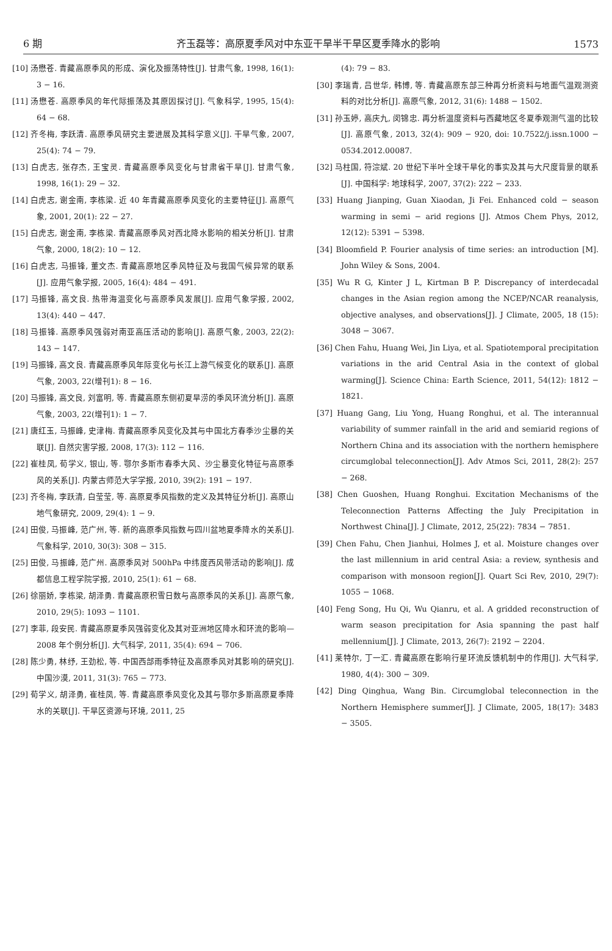6 期 齐玉磊等：高原夏季风对中东亚干旱半干旱区夏季降水的影响 1573
[10] 汤懋苍. 青藏高原季风的形成、演化及振荡特性[J]. 甘肃气象, 1998, 16(1): 3 − 16.
[11] 汤懋苍. 高原季风的年代际振荡及其原因探讨[J]. 气象科学, 1995, 15(4): 64 − 68.
[12] 齐冬梅, 李跃清. 高原季风研究主要进展及其科学意义[J]. 干旱气象, 2007, 25(4): 74 − 79.
[13] 白虎志, 张存杰, 王宝灵. 青藏高原季风变化与甘肃省干旱[J]. 甘肃气象, 1998, 16(1): 29 − 32.
[14] 白虎志, 谢金南, 李栋梁. 近 40 年青藏高原季风变化的主要特征[J]. 高原气象, 2001, 20(1): 22 − 27.
[15] 白虎志, 谢金南, 李栋梁. 青藏高原季风对西北降水影响的相关分析[J]. 甘肃气象, 2000, 18(2): 10 − 12.
[16] 白虎志, 马振锋, 董文杰. 青藏高原地区季风特征及与我国气候异常的联系[J]. 应用气象学报, 2005, 16(4): 484 − 491.
[17] 马振锋, 高文良. 热带海温变化与高原季风发展[J]. 应用气象学报, 2002, 13(4): 440 − 447.
[18] 马振锋. 高原季风强弱对南亚高压活动的影响[J]. 高原气象, 2003, 22(2): 143 − 147.
[19] 马振锋, 高文良. 青藏高原季风年际变化与长江上游气候变化的联系[J]. 高原气象, 2003, 22(增刊1): 8 − 16.
[20] 马振锋, 高文良, 刘富明, 等. 青藏高原东侧初夏旱涝的季风环流分析[J]. 高原气象, 2003, 22(增刊1): 1 − 7.
[21] 唐红玉, 马振峰, 史津梅. 青藏高原季风变化及其与中国北方春季沙尘暴的关联[J]. 自然灾害学报, 2008, 17(3): 112 − 116.
[22] 崔桂凤, 荀学义, 银山, 等. 鄂尔多斯市春季大风、沙尘暴变化特征与高原季风的关系[J]. 内蒙古师范大学学报, 2010, 39(2): 191 − 197.
[23] 齐冬梅, 李跃清, 白莹莹, 等. 高原夏季风指数的定义及其特征分析[J]. 高原山地气象研究, 2009, 29(4): 1 − 9.
[24] 田俊, 马振峰, 范广州, 等. 新的高原季风指数与四川盆地夏季降水的关系[J]. 气象科学, 2010, 30(3): 308 − 315.
[25] 田俊, 马振峰, 范广州. 高原季风对 500hPa 中纬度西风带活动的影响[J]. 成都信息工程学院学报, 2010, 25(1): 61 − 68.
[26] 徐丽娇, 李栋梁, 胡泽勇. 青藏高原积雪日数与高原季风的关系[J]. 高原气象, 2010, 29(5): 1093 − 1101.
[27] 李菲, 段安民. 青藏高原夏季风强弱变化及其对亚洲地区降水和环流的影响—2008 年个例分析[J]. 大气科学, 2011, 35(4): 694 − 706.
[28] 陈少勇, 林纾, 王劲松, 等. 中国西部雨季特征及高原季风对其影响的研究[J]. 中国沙漠, 2011, 31(3): 765 − 773.
[29] 荀学义, 胡泽勇, 崔桂凤, 等. 青藏高原季风变化及其与鄂尔多斯高原夏季降水的关联[J]. 干旱区资源与环境, 2011, 25
(4): 79 − 83.
[30] 李瑞青, 吕世华, 韩博, 等. 青藏高原东部三种再分析资料与地面气温观测资料的对比分析[J]. 高原气象, 2012, 31(6): 1488 − 1502.
[31] 孙玉婷, 高庆九, 闵锦忠. 再分析温度资料与西藏地区冬夏季观测气温的比较[J]. 高原气象, 2013, 32(4): 909 − 920, doi: 10.7522/j.issn.1000 − 0534.2012.00087.
[32] 马柱国, 符淙斌. 20 世纪下半叶全球干旱化的事实及其与大尺度背景的联系[J]. 中国科学: 地球科学, 2007, 37(2): 222 − 233.
[33] Huang Jianping, Guan Xiaodan, Ji Fei. Enhanced cold − season warming in semi − arid regions [J]. Atmos Chem Phys, 2012, 12(12): 5391 − 5398.
[34] Bloomfield P. Fourier analysis of time series: an introduction [M]. John Wiley & Sons, 2004.
[35] Wu R G, Kinter J L, Kirtman B P. Discrepancy of interdecadal changes in the Asian region among the NCEP/NCAR reanalysis, objective analyses, and observations[J]. J Climate, 2005, 18 (15): 3048 − 3067.
[36] Chen Fahu, Huang Wei, Jin Liya, et al. Spatiotemporal precipitation variations in the arid Central Asia in the context of global warming[J]. Science China: Earth Science, 2011, 54(12): 1812 − 1821.
[37] Huang Gang, Liu Yong, Huang Ronghui, et al. The interannual variability of summer rainfall in the arid and semiarid regions of Northern China and its association with the northern hemisphere circumglobal teleconnection[J]. Adv Atmos Sci, 2011, 28(2): 257 − 268.
[38] Chen Guoshen, Huang Ronghui. Excitation Mechanisms of the Teleconnection Patterns Affecting the July Precipitation in Northwest China[J]. J Climate, 2012, 25(22): 7834 − 7851.
[39] Chen Fahu, Chen Jianhui, Holmes J, et al. Moisture changes over the last millennium in arid central Asia: a review, synthesis and comparison with monsoon region[J]. Quart Sci Rev, 2010, 29(7): 1055 − 1068.
[40] Feng Song, Hu Qi, Wu Qianru, et al. A gridded reconstruction of warm season precipitation for Asia spanning the past half mellennium[J]. J Climate, 2013, 26(7): 2192 − 2204.
[41] 莱特尔, 丁一汇. 青藏高原在影响行星环流反馈机制中的作用[J]. 大气科学, 1980, 4(4): 300 − 309.
[42] Ding Qinghua, Wang Bin. Circumglobal teleconnection in the Northern Hemisphere summer[J]. J Climate, 2005, 18(17): 3483 − 3505.